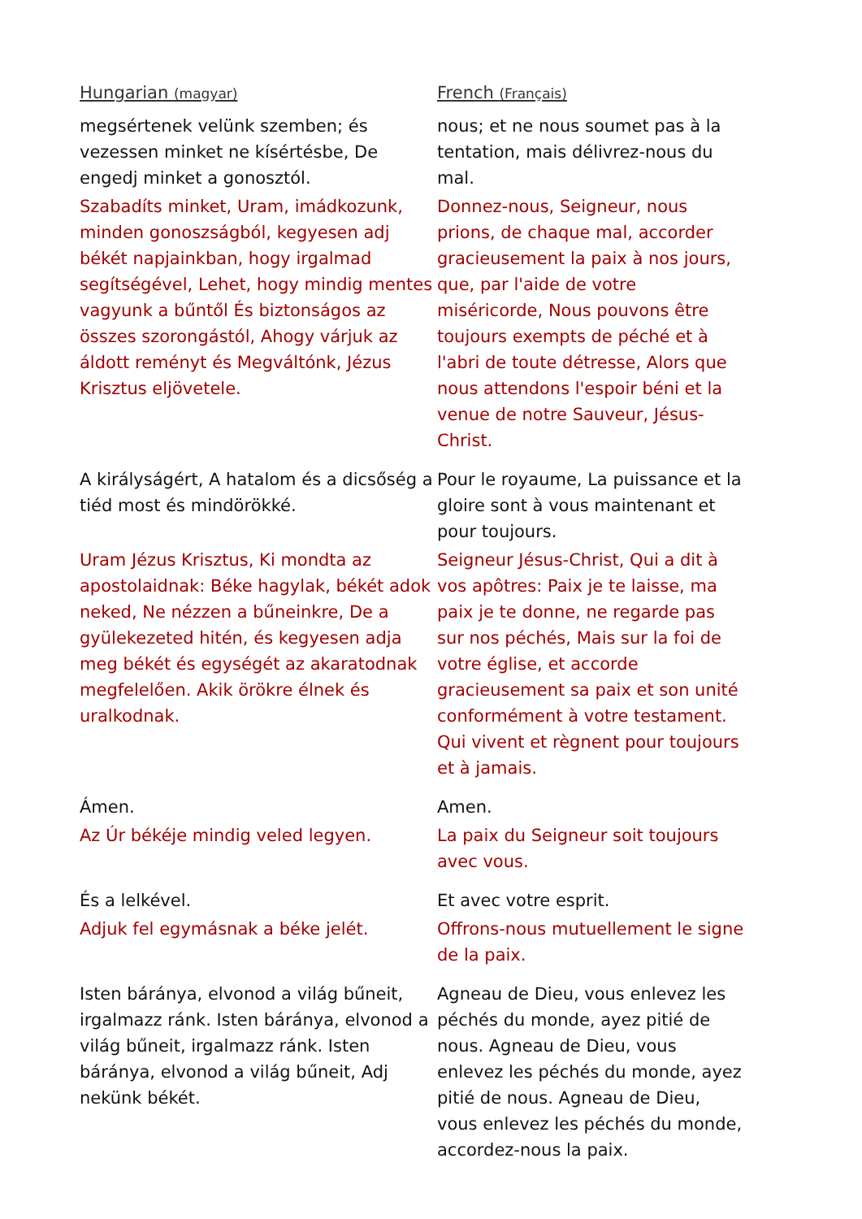| Hungarian (magyar) | French (Français) |
| --- | --- |
| megsértenek velünk szemben; és vezessen minket ne kísértésbe, De engedj minket a gonosztól. | nous; et ne nous soumet pas à la tentation, mais délivrez-nous du mal. |
| Szabadíts minket, Uram, imádkozunk, minden gonoszságból, kegyesen adj békét napjainkban, hogy irgalmad segítségével, Lehet, hogy mindig mentes vagyunk a bűntől És biztonságos az összes szorongástól, Ahogy várjuk az áldott reményt és Megváltónk, Jézus Krisztus eljövetele. | Donnez-nous, Seigneur, nous prions, de chaque mal, accorder gracieusement la paix à nos jours, que, par l'aide de votre miséricorde, Nous pouvons être toujours exempts de péché et à l'abri de toute détresse, Alors que nous attendons l'espoir béni et la venue de notre Sauveur, Jésus-Christ. |
| A királyságért, A hatalom és a dicsőség a tiéd most és mindörökké. | Pour le royaume, La puissance et la gloire sont à vous maintenant et pour toujours. |
| Uram Jézus Krisztus, Ki mondta az apostolaidnak: Béke hagylak, békét adok neked, Ne nézzen a bűneinkre, De a gyülekezeted hitén, és kegyesen adja meg békét és egységét az akaratodnak megfelelően. Akik örökre élnek és uralkodnak. | Seigneur Jésus-Christ, Qui a dit à vos apôtres: Paix je te laisse, ma paix je te donne, ne regarde pas sur nos péchés, Mais sur la foi de votre église, et accorde gracieusement sa paix et son unité conformément à votre testament. Qui vivent et règnent pour toujours et à jamais. |
| Ámen. | Amen. |
| Az Úr békéje mindig veled legyen. | La paix du Seigneur soit toujours avec vous. |
| És a lelkével. | Et avec votre esprit. |
| Adjuk fel egymásnak a béke jelét. | Offrons-nous mutuellement le signe de la paix. |
| Isten báránya, elvonod a világ bűneit, irgalmazz ránk. Isten báránya, elvonod a világ bűneit, irgalmazz ránk. Isten báránya, elvonod a világ bűneit, Adj nekünk békét. | Agneau de Dieu, vous enlevez les péchés du monde, ayez pitié de nous. Agneau de Dieu, vous enlevez les péchés du monde, ayez pitié de nous. Agneau de Dieu, vous enlevez les péchés du monde, accordez-nous la paix. |